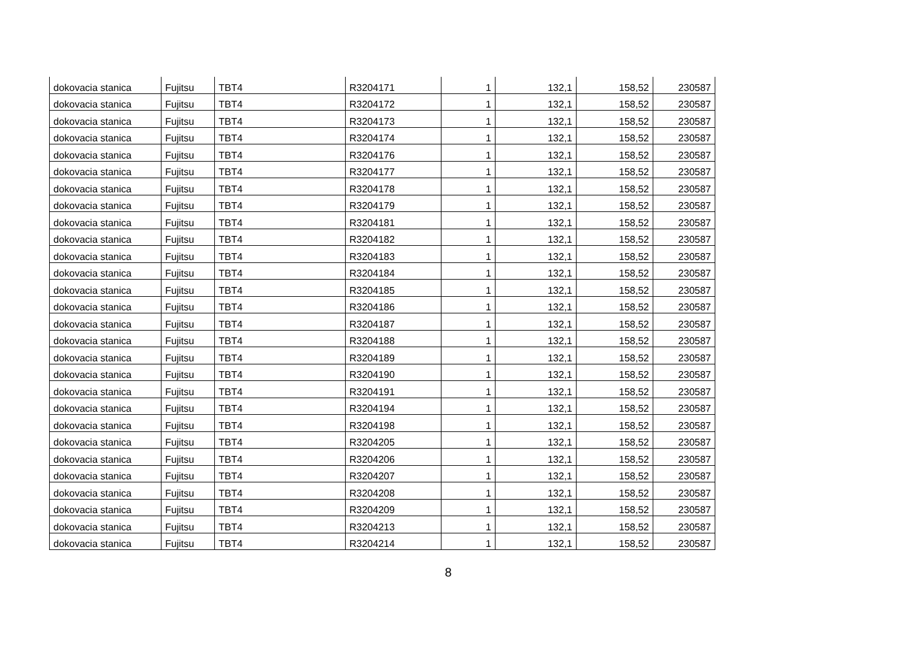| dokovacia stanica | Fujitsu | TBT4 | R3204171 | 1 | 132,1 | 158,52 | 230587 |
| dokovacia stanica | Fujitsu | TBT4 | R3204172 | 1 | 132,1 | 158,52 | 230587 |
| dokovacia stanica | Fujitsu | TBT4 | R3204173 | 1 | 132,1 | 158,52 | 230587 |
| dokovacia stanica | Fujitsu | TBT4 | R3204174 | 1 | 132,1 | 158,52 | 230587 |
| dokovacia stanica | Fujitsu | TBT4 | R3204176 | 1 | 132,1 | 158,52 | 230587 |
| dokovacia stanica | Fujitsu | TBT4 | R3204177 | 1 | 132,1 | 158,52 | 230587 |
| dokovacia stanica | Fujitsu | TBT4 | R3204178 | 1 | 132,1 | 158,52 | 230587 |
| dokovacia stanica | Fujitsu | TBT4 | R3204179 | 1 | 132,1 | 158,52 | 230587 |
| dokovacia stanica | Fujitsu | TBT4 | R3204181 | 1 | 132,1 | 158,52 | 230587 |
| dokovacia stanica | Fujitsu | TBT4 | R3204182 | 1 | 132,1 | 158,52 | 230587 |
| dokovacia stanica | Fujitsu | TBT4 | R3204183 | 1 | 132,1 | 158,52 | 230587 |
| dokovacia stanica | Fujitsu | TBT4 | R3204184 | 1 | 132,1 | 158,52 | 230587 |
| dokovacia stanica | Fujitsu | TBT4 | R3204185 | 1 | 132,1 | 158,52 | 230587 |
| dokovacia stanica | Fujitsu | TBT4 | R3204186 | 1 | 132,1 | 158,52 | 230587 |
| dokovacia stanica | Fujitsu | TBT4 | R3204187 | 1 | 132,1 | 158,52 | 230587 |
| dokovacia stanica | Fujitsu | TBT4 | R3204188 | 1 | 132,1 | 158,52 | 230587 |
| dokovacia stanica | Fujitsu | TBT4 | R3204189 | 1 | 132,1 | 158,52 | 230587 |
| dokovacia stanica | Fujitsu | TBT4 | R3204190 | 1 | 132,1 | 158,52 | 230587 |
| dokovacia stanica | Fujitsu | TBT4 | R3204191 | 1 | 132,1 | 158,52 | 230587 |
| dokovacia stanica | Fujitsu | TBT4 | R3204194 | 1 | 132,1 | 158,52 | 230587 |
| dokovacia stanica | Fujitsu | TBT4 | R3204198 | 1 | 132,1 | 158,52 | 230587 |
| dokovacia stanica | Fujitsu | TBT4 | R3204205 | 1 | 132,1 | 158,52 | 230587 |
| dokovacia stanica | Fujitsu | TBT4 | R3204206 | 1 | 132,1 | 158,52 | 230587 |
| dokovacia stanica | Fujitsu | TBT4 | R3204207 | 1 | 132,1 | 158,52 | 230587 |
| dokovacia stanica | Fujitsu | TBT4 | R3204208 | 1 | 132,1 | 158,52 | 230587 |
| dokovacia stanica | Fujitsu | TBT4 | R3204209 | 1 | 132,1 | 158,52 | 230587 |
| dokovacia stanica | Fujitsu | TBT4 | R3204213 | 1 | 132,1 | 158,52 | 230587 |
| dokovacia stanica | Fujitsu | TBT4 | R3204214 | 1 | 132,1 | 158,52 | 230587 |
8